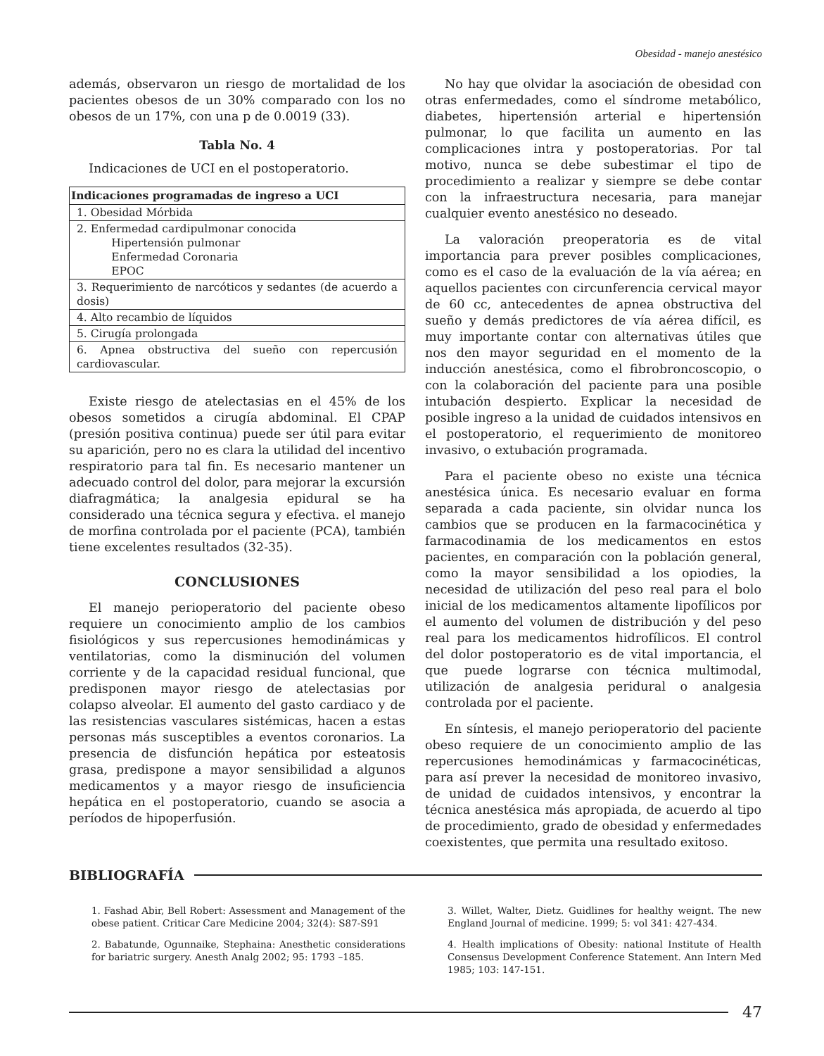Obesidad - manejo anestésico
además, observaron un riesgo de mortalidad de los pacientes obesos de un 30% comparado con los no obesos de un 17%, con una p de 0.0019 (33).
Tabla No. 4
Indicaciones de UCI en el postoperatorio.
| Indicaciones programadas de ingreso a UCI |
| --- |
| 1. Obesidad Mórbida |
| 2. Enfermedad cardipulmonar conocida Hipertensión pulmonar Enfermedad Coronaria EPOC |
| 3. Requerimiento de narcóticos y sedantes (de acuerdo a dosis) |
| 4. Alto recambio de líquidos |
| 5. Cirugía prolongada |
| 6. Apnea obstructiva del sueño con repercusión cardiovascular. |
Existe riesgo de atelectasias en el 45% de los obesos sometidos a cirugía abdominal. El CPAP (presión positiva continua) puede ser útil para evitar su aparición, pero no es clara la utilidad del incentivo respiratorio para tal fin. Es necesario mantener un adecuado control del dolor, para mejorar la excursión diafragmática; la analgesia epidural se ha considerado una técnica segura y efectiva. el manejo de morfina controlada por el paciente (PCA), también tiene excelentes resultados (32-35).
CONCLUSIONES
El manejo perioperatorio del paciente obeso requiere un conocimiento amplio de los cambios fisiológicos y sus repercusiones hemodinámicas y ventilatorias, como la disminución del volumen corriente y de la capacidad residual funcional, que predisponen mayor riesgo de atelectasias por colapso alveolar. El aumento del gasto cardiaco y de las resistencias vasculares sistémicas, hacen a estas personas más susceptibles a eventos coronarios. La presencia de disfunción hepática por esteatosis grasa, predispone a mayor sensibilidad a algunos medicamentos y a mayor riesgo de insuficiencia hepática en el postoperatorio, cuando se asocia a períodos de hipoperfusión.
No hay que olvidar la asociación de obesidad con otras enfermedades, como el síndrome metabólico, diabetes, hipertensión arterial e hipertensión pulmonar, lo que facilita un aumento en las complicaciones intra y postoperatorias. Por tal motivo, nunca se debe subestimar el tipo de procedimiento a realizar y siempre se debe contar con la infraestructura necesaria, para manejar cualquier evento anestésico no deseado.
La valoración preoperatoria es de vital importancia para prever posibles complicaciones, como es el caso de la evaluación de la vía aérea; en aquellos pacientes con circunferencia cervical mayor de 60 cc, antecedentes de apnea obstructiva del sueño y demás predictores de vía aérea difícil, es muy importante contar con alternativas útiles que nos den mayor seguridad en el momento de la inducción anestésica, como el fibrobroncoscopio, o con la colaboración del paciente para una posible intubación despierto. Explicar la necesidad de posible ingreso a la unidad de cuidados intensivos en el postoperatorio, el requerimiento de monitoreo invasivo, o extubación programada.
Para el paciente obeso no existe una técnica anestésica única. Es necesario evaluar en forma separada a cada paciente, sin olvidar nunca los cambios que se producen en la farmacocinética y farmacodinamia de los medicamentos en estos pacientes, en comparación con la población general, como la mayor sensibilidad a los opiodies, la necesidad de utilización del peso real para el bolo inicial de los medicamentos altamente lipofílicos por el aumento del volumen de distribución y del peso real para los medicamentos hidrofílicos. El control del dolor postoperatorio es de vital importancia, el que puede lograrse con técnica multimodal, utilización de analgesia peridural o analgesia controlada por el paciente.
En síntesis, el manejo perioperatorio del paciente obeso requiere de un conocimiento amplio de las repercusiones hemodinámicas y farmacocinéticas, para así prever la necesidad de monitoreo invasivo, de unidad de cuidados intensivos, y encontrar la técnica anestésica más apropiada, de acuerdo al tipo de procedimiento, grado de obesidad y enfermedades coexistentes, que permita una resultado exitoso.
BIBLIOGRAFÍA
1. Fashad Abir, Bell Robert: Assessment and Management of the obese patient. Criticar Care Medicine 2004; 32(4): S87-S91
2. Babatunde, Ogunnaike, Stephaina: Anesthetic considerations for bariatric surgery. Anesth Analg 2002; 95: 1793 –185.
3. Willet, Walter, Dietz. Guidlines for healthy weignt. The new England Journal of medicine. 1999; 5: vol 341: 427-434.
4. Health implications of Obesity: national Institute of Health Consensus Development Conference Statement. Ann Intern Med 1985; 103: 147-151.
47